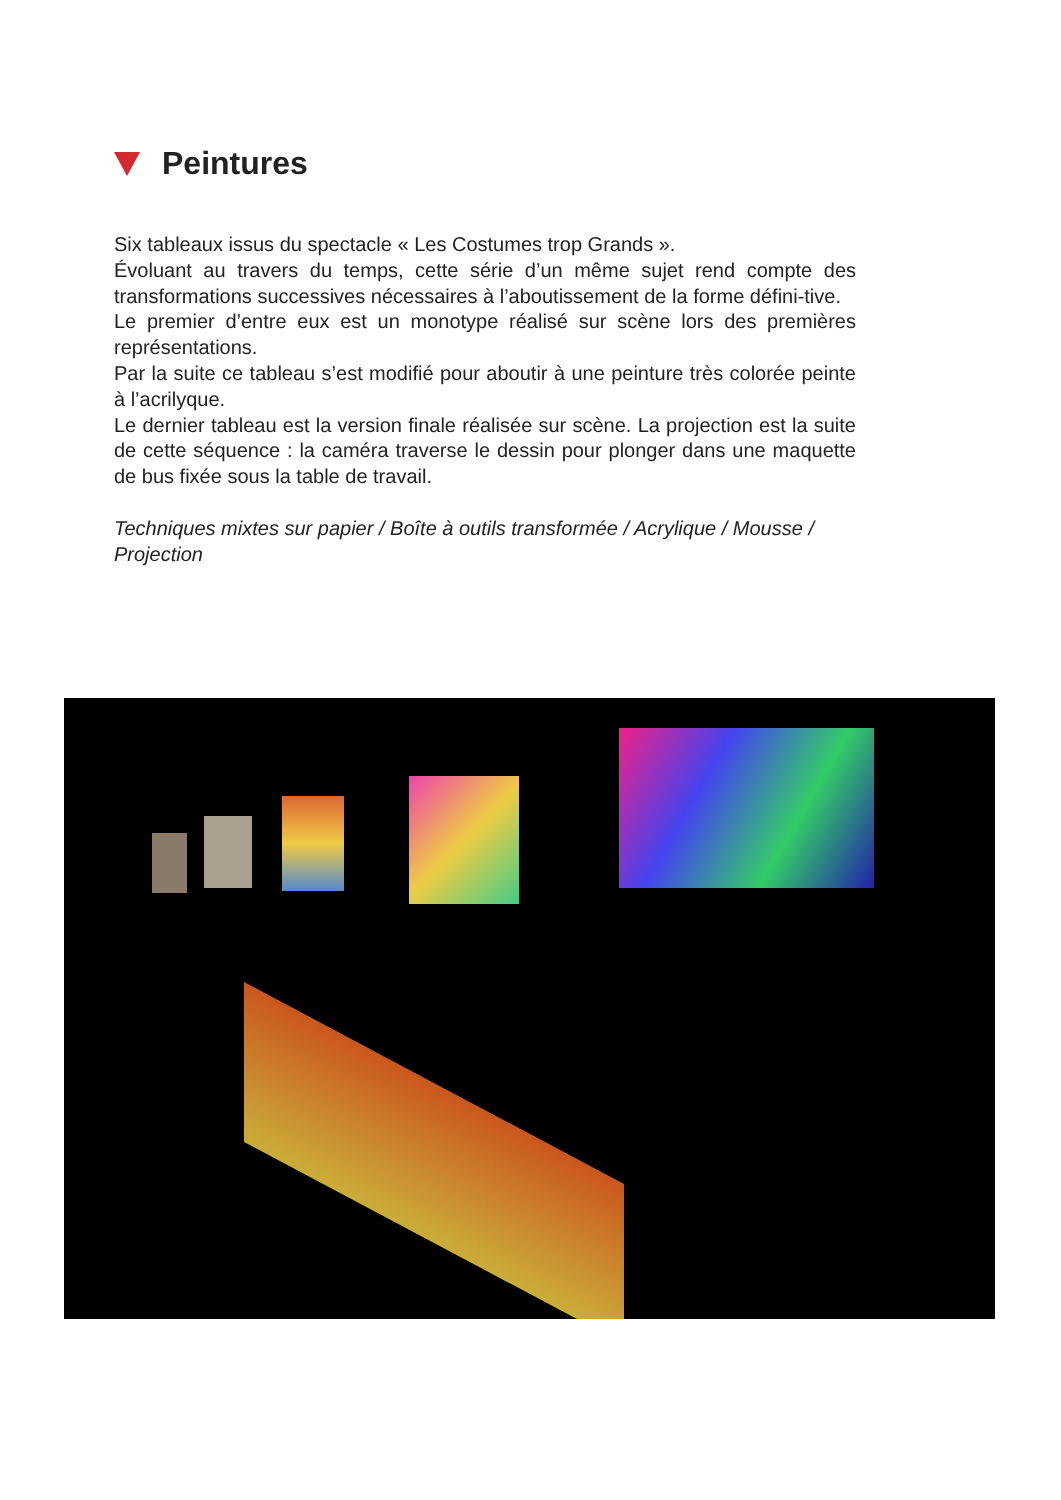Peintures
Six tableaux issus du spectacle « Les Costumes trop Grands ».
Évoluant au travers du temps, cette série d’un même sujet rend compte des transformations successives nécessaires à l’aboutissement de la forme défini-tive.
Le premier d’entre eux est un monotype réalisé sur scène lors des premières représentations.
Par la suite ce tableau s’est modifié pour aboutir à une peinture très colorée peinte à l’acrilyque.
Le dernier tableau est la version finale réalisée sur scène. La projection est la suite de cette séquence : la caméra traverse le dessin pour plonger dans une maquette de bus fixée sous la table de travail.
Techniques mixtes sur papier / Boîte à outils transformée / Acrylique / Mousse / Projection